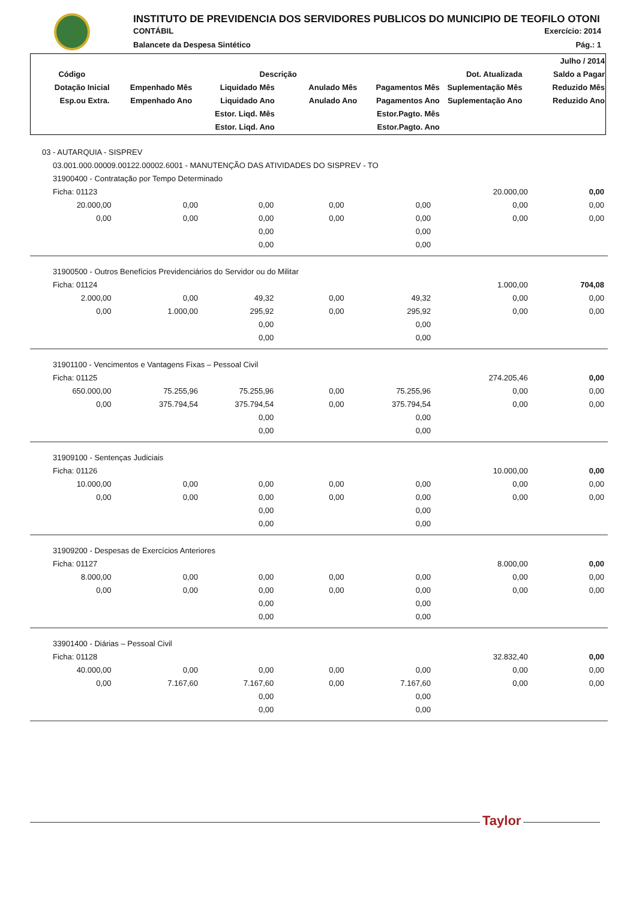INSTITUTO DE PREVIDENCIA DOS SERVIDORES PUBLICOS DO MUNICIPIO DE TEOFILO OTONI
CONTÁBIL Exercício: 2014
Balancete da Despesa Sintético Pág.: 1
| | | | | | | Julho / 2014 |
| --- | --- | --- | --- | --- | --- | --- |
| Código | Descrição | | | | Dot. Atualizada | Saldo a Pagar |
| Dotação Inicial | Empenhado Mês | Liquidado Mês | Anulado Mês | Pagamentos Mês | Suplementação Mês | Reduzido Mês |
| Esp.ou Extra. | Empenhado Ano | Liquidado Ano | Anulado Ano | Pagamentos Ano | Suplementação Ano | Reduzido Ano |
| | | Estor. Liqd. Mês | | Estor.Pagto. Mês | | |
| | | Estor. Liqd. Ano | | Estor.Pagto. Ano | | |
| 03 - AUTARQUIA - SISPREV | | | | | | |
| 03.001.000.00009.00122.00002.6001 - MANUTENÇÃO DAS ATIVIDADES DO SISPREV - TO | | | | | | |
| 31900400 - Contratação por Tempo Determinado | | | | | | |
| Ficha: 01123 | | | | | 20.000,00 | 0,00 |
| 20.000,00 | 0,00 | 0,00 | 0,00 | 0,00 | 0,00 | 0,00 |
| 0,00 | 0,00 | 0,00 | 0,00 | 0,00 | 0,00 | 0,00 |
| | | 0,00 | | 0,00 | | |
| | | 0,00 | | 0,00 | | |
| 31900500 - Outros Benefícios Previdenciários do Servidor ou do Militar | | | | | | |
| Ficha: 01124 | | | | | 1.000,00 | 704,08 |
| 2.000,00 | 0,00 | 49,32 | 0,00 | 49,32 | 0,00 | 0,00 |
| 0,00 | 1.000,00 | 295,92 | 0,00 | 295,92 | 0,00 | 0,00 |
| | | 0,00 | | 0,00 | | |
| | | 0,00 | | 0,00 | | |
| 31901100 - Vencimentos e Vantagens Fixas – Pessoal Civil | | | | | | |
| Ficha: 01125 | | | | | 274.205,46 | 0,00 |
| 650.000,00 | 75.255,96 | 75.255,96 | 0,00 | 75.255,96 | 0,00 | 0,00 |
| 0,00 | 375.794,54 | 375.794,54 | 0,00 | 375.794,54 | 0,00 | 0,00 |
| | | 0,00 | | 0,00 | | |
| | | 0,00 | | 0,00 | | |
| 31909100 - Sentenças Judiciais | | | | | | |
| Ficha: 01126 | | | | | 10.000,00 | 0,00 |
| 10.000,00 | 0,00 | 0,00 | 0,00 | 0,00 | 0,00 | 0,00 |
| 0,00 | 0,00 | 0,00 | 0,00 | 0,00 | 0,00 | 0,00 |
| | | 0,00 | | 0,00 | | |
| | | 0,00 | | 0,00 | | |
| 31909200 - Despesas de Exercícios Anteriores | | | | | | |
| Ficha: 01127 | | | | | 8.000,00 | 0,00 |
| 8.000,00 | 0,00 | 0,00 | 0,00 | 0,00 | 0,00 | 0,00 |
| 0,00 | 0,00 | 0,00 | 0,00 | 0,00 | 0,00 | 0,00 |
| | | 0,00 | | 0,00 | | |
| | | 0,00 | | 0,00 | | |
| 33901400 - Diárias – Pessoal Civil | | | | | | |
| Ficha: 01128 | | | | | 32.832,40 | 0,00 |
| 40.000,00 | 0,00 | 0,00 | 0,00 | 0,00 | 0,00 | 0,00 |
| 0,00 | 7.167,60 | 7.167,60 | 0,00 | 7.167,60 | 0,00 | 0,00 |
| | | 0,00 | | 0,00 | | |
| | | 0,00 | | 0,00 | | |
Taylor